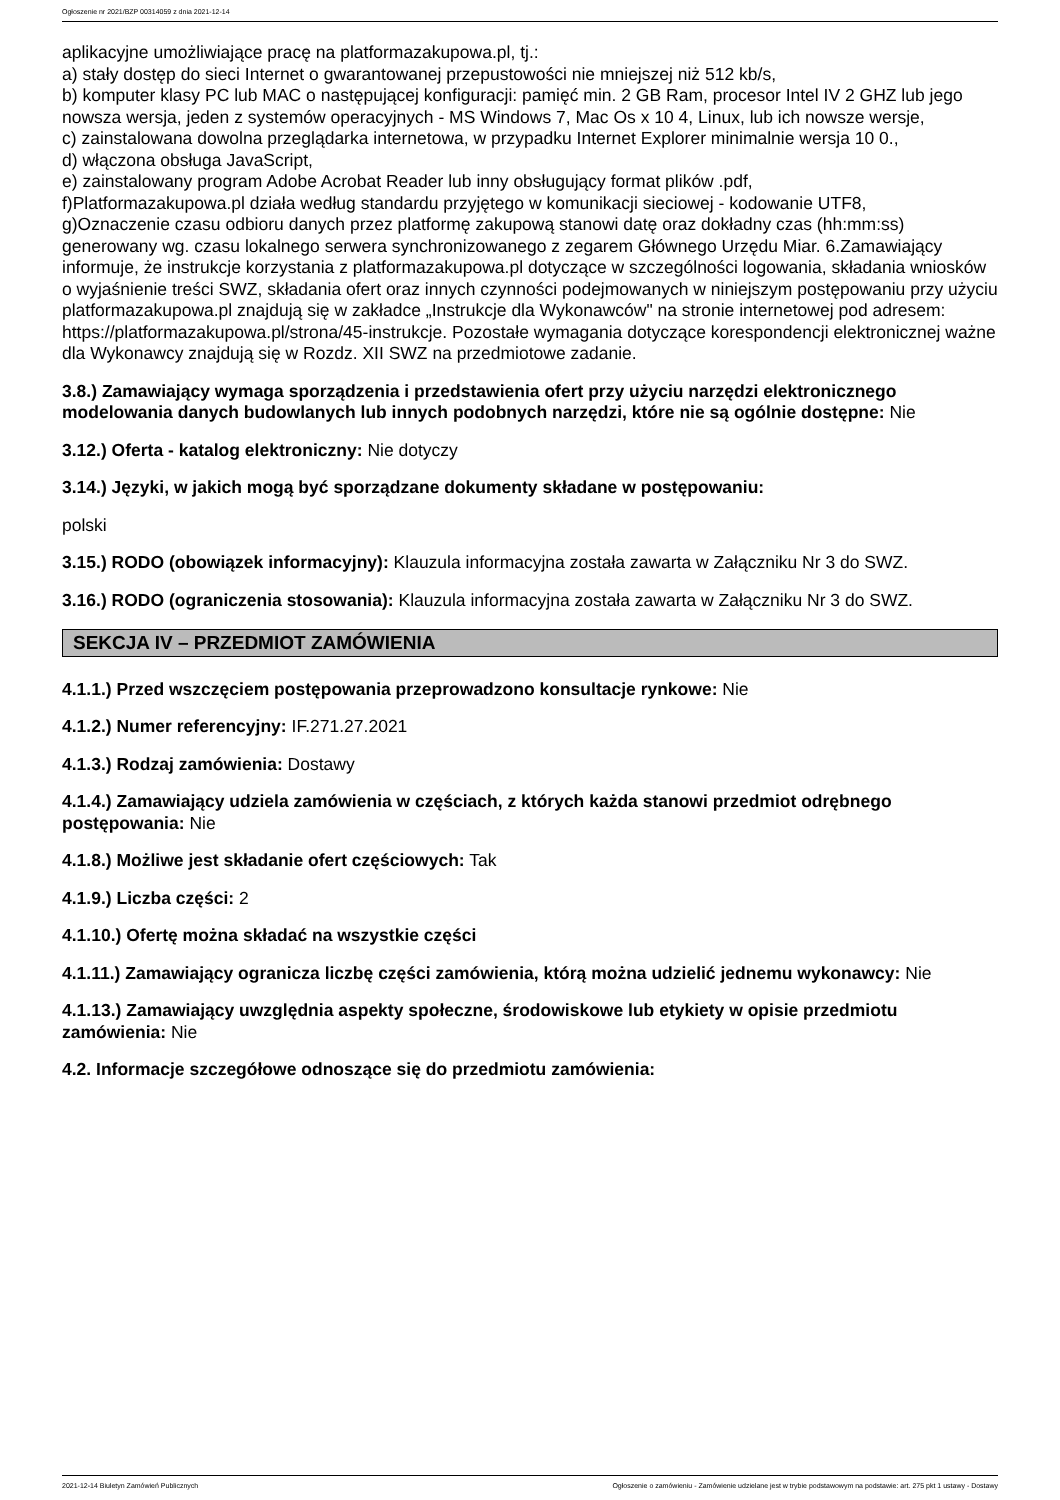Ogłoszenie nr 2021/BZP 00314059 z dnia 2021-12-14
aplikacyjne umożliwiające pracę na platformazakupowa.pl, tj.:
a) stały dostęp do sieci Internet o gwarantowanej przepustowości nie mniejszej niż 512 kb/s,
b) komputer klasy PC lub MAC o następującej konfiguracji: pamięć min. 2 GB Ram, procesor Intel IV 2 GHZ lub jego nowsza wersja, jeden z systemów operacyjnych - MS Windows 7, Mac Os x 10 4, Linux, lub ich nowsze wersje,
c) zainstalowana dowolna przeglądarka internetowa, w przypadku Internet Explorer minimalnie wersja 10 0.,
d) włączona obsługa JavaScript,
e) zainstalowany program Adobe Acrobat Reader lub inny obsługujący format plików .pdf,
f)Platformazakupowa.pl działa według standardu przyjętego w komunikacji sieciowej - kodowanie UTF8,
g)Oznaczenie czasu odbioru danych przez platformę zakupową stanowi datę oraz dokładny czas (hh:mm:ss) generowany wg. czasu lokalnego serwera synchronizowanego z zegarem Głównego Urzędu Miar. 6.Zamawiający informuje, że instrukcje korzystania z platformazakupowa.pl dotyczące w szczególności logowania, składania wniosków o wyjaśnienie treści SWZ, składania ofert oraz innych czynności podejmowanych w niniejszym postępowaniu przy użyciu platformazakupowa.pl znajdują się w zakładce „Instrukcje dla Wykonawców" na stronie internetowej pod adresem: https://platformazakupowa.pl/strona/45-instrukcje. Pozostałe wymagania dotyczące korespondencji elektronicznej ważne dla Wykonawcy znajdują się w Rozdz. XII SWZ na przedmiotowe zadanie.
3.8.) Zamawiający wymaga sporządzenia i przedstawienia ofert przy użyciu narzędzi elektronicznego modelowania danych budowlanych lub innych podobnych narzędzi, które nie są ogólnie dostępne: Nie
3.12.) Oferta - katalog elektroniczny: Nie dotyczy
3.14.) Języki, w jakich mogą być sporządzane dokumenty składane w postępowaniu:
polski
3.15.) RODO (obowiązek informacyjny): Klauzula informacyjna została zawarta w Załączniku Nr 3 do SWZ.
3.16.) RODO (ograniczenia stosowania): Klauzula informacyjna została zawarta w Załączniku Nr 3 do SWZ.
SEKCJA IV – PRZEDMIOT ZAMÓWIENIA
4.1.1.) Przed wszczęciem postępowania przeprowadzono konsultacje rynkowe: Nie
4.1.2.) Numer referencyjny: IF.271.27.2021
4.1.3.) Rodzaj zamówienia: Dostawy
4.1.4.) Zamawiający udziela zamówienia w częściach, z których każda stanowi przedmiot odrębnego postępowania: Nie
4.1.8.) Możliwe jest składanie ofert częściowych: Tak
4.1.9.) Liczba części: 2
4.1.10.) Ofertę można składać na wszystkie części
4.1.11.) Zamawiający ogranicza liczbę części zamówienia, którą można udzielić jednemu wykonawcy: Nie
4.1.13.) Zamawiający uwzględnia aspekty społeczne, środowiskowe lub etykiety w opisie przedmiotu zamówienia: Nie
4.2. Informacje szczegółowe odnoszące się do przedmiotu zamówienia:
2021-12-14 Biuletyn Zamówień Publicznych Ogłoszenie o zamówieniu - Zamówienie udzielane jest w trybie podstawowym na podstawie: art. 275 pkt 1 ustawy - Dostawy